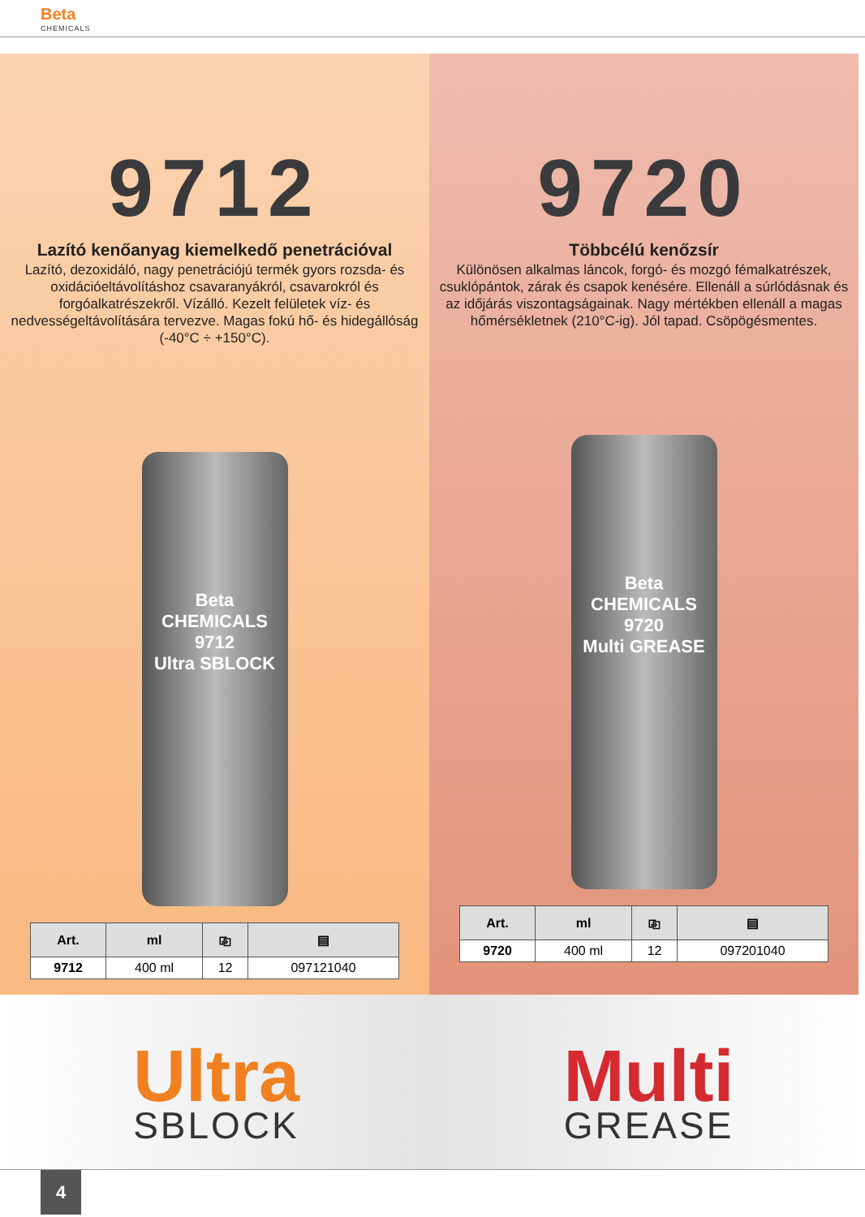Beta
CHEMICALS
9712
Lazító kenőanyag kiemelkedő penetrációval
Lazító, dezoxidáló, nagy penetrációjú termék gyors rozsda- és oxidációeltávolításhoz csavaranyákról, csavarokról és forgóalkatrészekről. Vízálló. Kezelt felületek víz- és nedvességeltávolítására tervezve. Magas fokú hő- és hidegállóság (-40°C ÷ +150°C).
Beta CHEMICALS
9712
Ultra SBLOCK
| Art. | ml | ⎘ | ▤ |
| --- | --- | --- | --- |
| 9712 | 400 ml | 12 | 097121040 |
9720
Többcélú kenőzsír
Különösen alkalmas láncok, forgó- és mozgó fémalkatrészek, csuklópántok, zárak és csapok kenésére. Ellenáll a súrlódásnak és az időjárás viszontagságainak. Nagy mértékben ellenáll a magas hőmérsékletnek (210°C-ig). Jól tapad. Csöpögésmentes.
Beta CHEMICALS
9720
Multi GREASE
| Art. | ml | ⎘ | ▤ |
| --- | --- | --- | --- |
| 9720 | 400 ml | 12 | 097201040 |
Ultra
SBLOCK
Multi
GREASE
4